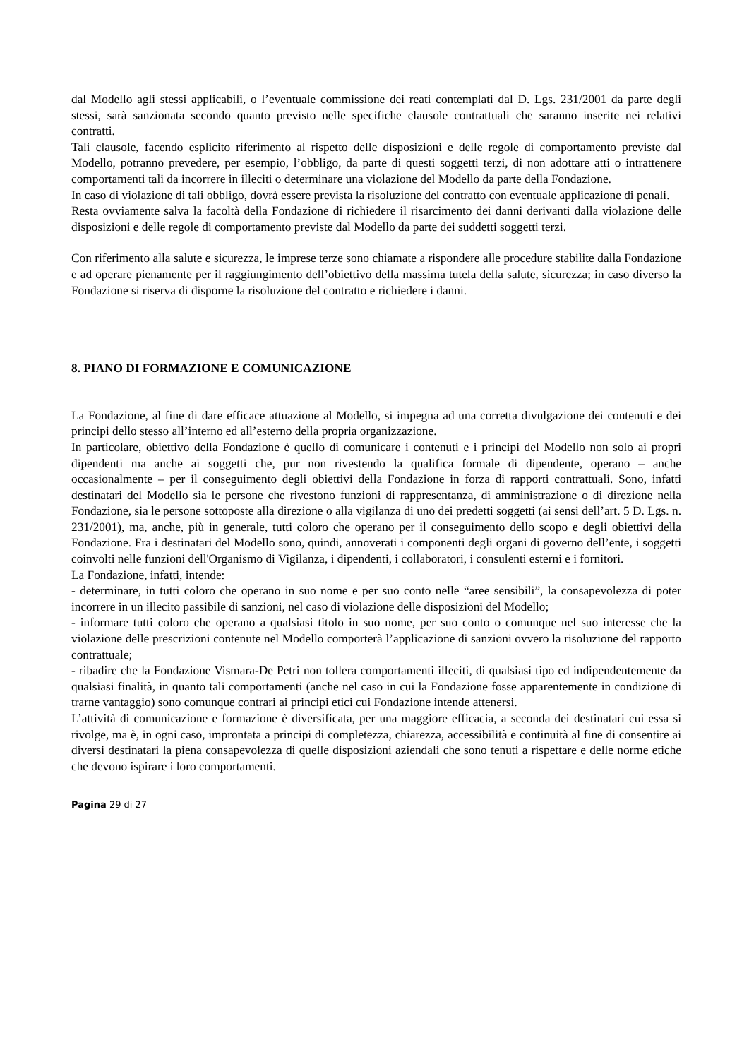dal Modello agli stessi applicabili, o l’eventuale commissione dei reati contemplati dal D. Lgs. 231/2001 da parte degli stessi, sarà sanzionata secondo quanto previsto nelle specifiche clausole contrattuali che saranno inserite nei relativi contratti.
Tali clausole, facendo esplicito riferimento al rispetto delle disposizioni e delle regole di comportamento previste dal Modello, potranno prevedere, per esempio, l’obbligo, da parte di questi soggetti terzi, di non adottare atti o intrattenere comportamenti tali da incorrere in illeciti o determinare una violazione del Modello da parte della Fondazione.
In caso di violazione di tali obbligo, dovrà essere prevista la risoluzione del contratto con eventuale applicazione di penali.
Resta ovviamente salva la facoltà della Fondazione di richiedere il risarcimento dei danni derivanti dalla violazione delle disposizioni e delle regole di comportamento previste dal Modello da parte dei suddetti soggetti terzi.
Con riferimento alla salute e sicurezza, le imprese terze sono chiamate a rispondere alle procedure stabilite dalla Fondazione e ad operare pienamente per il raggiungimento dell’obiettivo della massima tutela della salute, sicurezza; in caso diverso la Fondazione si riserva di disporne la risoluzione del contratto e richiedere i danni.
8. PIANO DI FORMAZIONE E COMUNICAZIONE
La Fondazione, al fine di dare efficace attuazione al Modello, si impegna ad una corretta divulgazione dei contenuti e dei principi dello stesso all’interno ed all’esterno della propria organizzazione.
In particolare, obiettivo della Fondazione è quello di comunicare i contenuti e i principi del Modello non solo ai propri dipendenti ma anche ai soggetti che, pur non rivestendo la qualifica formale di dipendente, operano – anche occasionalmente – per il conseguimento degli obiettivi della Fondazione in forza di rapporti contrattuali. Sono, infatti destinatari del Modello sia le persone che rivestono funzioni di rappresentanza, di amministrazione o di direzione nella Fondazione, sia le persone sottoposte alla direzione o alla vigilanza di uno dei predetti soggetti (ai sensi dell’art. 5 D. Lgs. n. 231/2001), ma, anche, più in generale, tutti coloro che operano per il conseguimento dello scopo e degli obiettivi della Fondazione. Fra i destinatari del Modello sono, quindi, annoverati i componenti degli organi di governo dell’ente, i soggetti coinvolti nelle funzioni dell'Organismo di Vigilanza, i dipendenti, i collaboratori, i consulenti esterni e i fornitori.
La Fondazione, infatti, intende:
- determinare, in tutti coloro che operano in suo nome e per suo conto nelle “aree sensibili”, la consapevolezza di poter incorrere in un illecito passibile di sanzioni, nel caso di violazione delle disposizioni del Modello;
- informare tutti coloro che operano a qualsiasi titolo in suo nome, per suo conto o comunque nel suo interesse che la violazione delle prescrizioni contenute nel Modello comporterà l’applicazione di sanzioni ovvero la risoluzione del rapporto contrattuale;
- ribadire che la Fondazione Vismara-De Petri non tollera comportamenti illeciti, di qualsiasi tipo ed indipendentemente da qualsiasi finalità, in quanto tali comportamenti (anche nel caso in cui la Fondazione fosse apparentemente in condizione di trarne vantaggio) sono comunque contrari ai principi etici cui Fondazione intende attenersi.
L’attività di comunicazione e formazione è diversificata, per una maggiore efficacia, a seconda dei destinatari cui essa si rivolge, ma è, in ogni caso, improntata a principi di completezza, chiarezza, accessibilità e continuità al fine di consentire ai diversi destinatari la piena consapevolezza di quelle disposizioni aziendali che sono tenuti a rispettare e delle norme etiche che devono ispirare i loro comportamenti.
Pagina 29 di 27